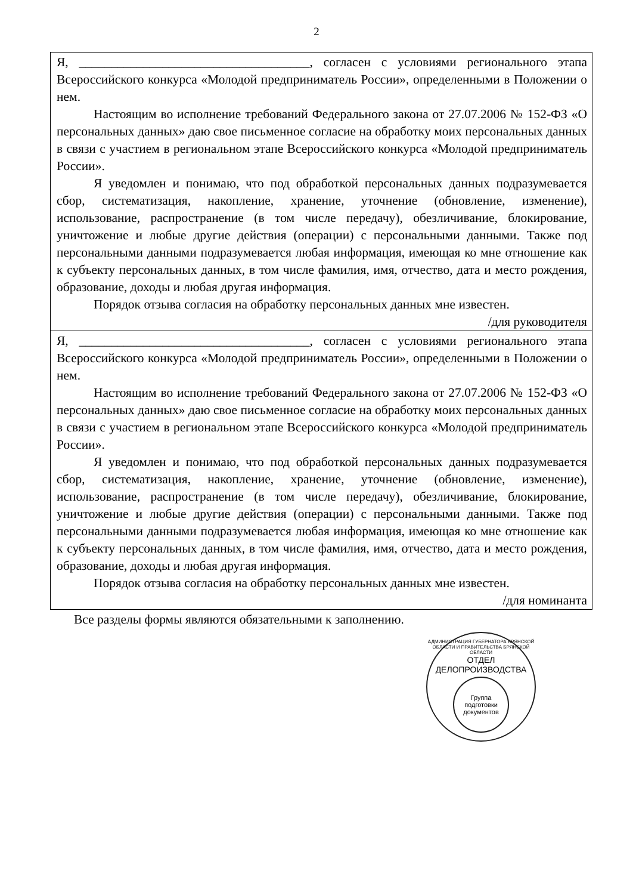2
| Я, ____________________________________, согласен с условиями регионального этапа Всероссийского конкурса «Молодой предприниматель России», определенными в Положении о нем. Настоящим во исполнение требований Федерального закона от 27.07.2006 № 152-ФЗ «О персональных данных» даю свое письменное согласие на обработку моих персональных данных в связи с участием в региональном этапе Всероссийского конкурса «Молодой предприниматель России». Я уведомлен и понимаю, что под обработкой персональных данных подразумевается сбор, систематизация, накопление, хранение, уточнение (обновление, изменение), использование, распространение (в том числе передачу), обезличивание, блокирование, уничтожение и любые другие действия (операции) с персональными данными. Также под персональными данными подразумевается любая информация, имеющая ко мне отношение как к субъекту персональных данных, в том числе фамилия, имя, отчество, дата и место рождения, образование, доходы и любая другая информация. Порядок отзыва согласия на обработку персональных данных мне известен. /для руководителя |
| Я, ____________________________________, согласен с условиями регионального этапа Всероссийского конкурса «Молодой предприниматель России», определенными в Положении о нем. Настоящим во исполнение требований Федерального закона от 27.07.2006 № 152-ФЗ «О персональных данных» даю свое письменное согласие на обработку моих персональных данных в связи с участием в региональном этапе Всероссийского конкурса «Молодой предприниматель России». Я уведомлен и понимаю, что под обработкой персональных данных подразумевается сбор, систематизация, накопление, хранение, уточнение (обновление, изменение), использование, распространение (в том числе передачу), обезличивание, блокирование, уничтожение и любые другие действия (операции) с персональными данными. Также под персональными данными подразумевается любая информация, имеющая ко мне отношение как к субъекту персональных данных, в том числе фамилия, имя, отчество, дата и место рождения, образование, доходы и любая другая информация. Порядок отзыва согласия на обработку персональных данных мне известен. /для номинанта |
Все разделы формы являются обязательными к заполнению.
АДМИНИСТРАЦИЯ ГУБЕРНАТОРА БРЯНСКОЙ ОБЛАСТИ И ПРАВИТЕЛЬСТВА БРЯНСКОЙ ОБЛАСТИ
ОТДЕЛ ДЕЛОПРОИЗВОДСТВА
Группа
подготовки
документов